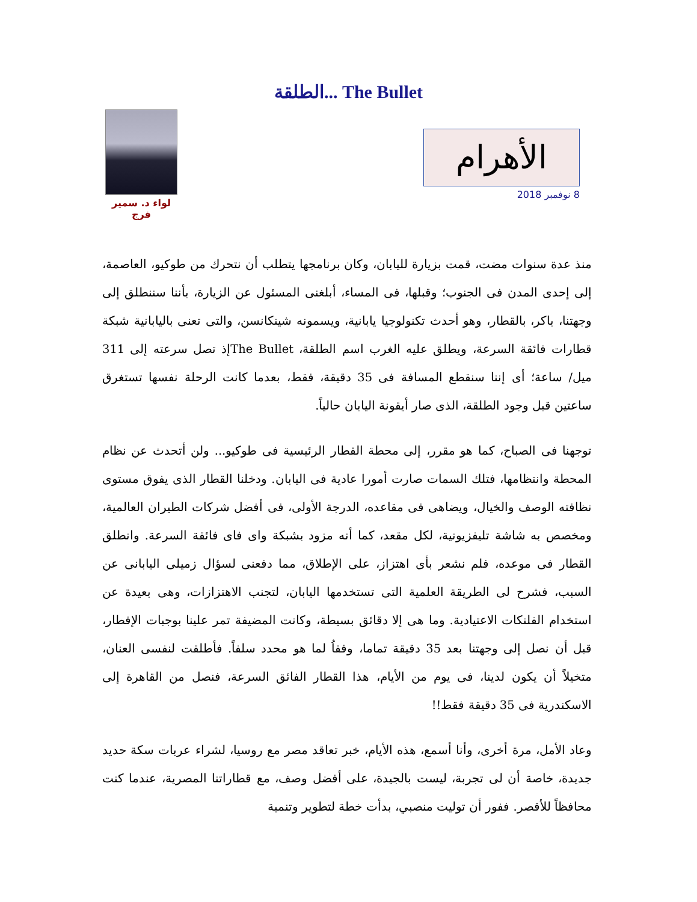الطلقة... The Bullet
لواء د. سمير فرج
الأهرام
8 نوفمبر 2018
منذ عدة سنوات مضت، قمت بزيارة لليابان، وكان برنامجها يتطلب أن نتحرك من طوكيو، العاصمة، إلى إحدى المدن فى الجنوب؛ وقبلها، فى المساء، أبلغنى المسئول عن الزيارة، بأننا سننطلق إلى وجهتنا، باكر، بالقطار، وهو أحدث تكنولوجيا يابانية، ويسمونه شينكانسن، والتى تعنى باليابانية شبكة قطارات فائقة السرعة، ويطلق عليه الغرب اسم الطلقة، The Bulletإذ تصل سرعته إلى 311 ميل/ ساعة؛ أى إننا سنقطع المسافة فى 35 دقيقة، فقط، بعدما كانت الرحلة نفسها تستغرق ساعتين قبل وجود الطلقة، الذى صار أيقونة اليابان حالياً.
توجهنا فى الصباح، كما هو مقرر، إلى محطة القطار الرئيسية فى طوكيو... ولن أتحدث عن نظام المحطة وانتظامها، فتلك السمات صارت أمورا عادية فى اليابان. ودخلنا القطار الذى يفوق مستوى نظافته الوصف والخيال، ويضاهى فى مقاعده، الدرجة الأولى، فى أفضل شركات الطيران العالمية، ومخصص به شاشة تليفزيونية، لكل مقعد، كما أنه مزود بشبكة واى فاى فائقة السرعة. وانطلق القطار فى موعده، فلم نشعر بأى اهتزاز، على الإطلاق، مما دفعنى لسؤال زميلى اليابانى عن السبب، فشرح لى الطريقة العلمية التى تستخدمها اليابان، لتجنب الاهتزازات، وهى بعيدة عن استخدام الفلنكات الاعتيادية. وما هى إلا دقائق بسيطة، وكانت المضيفة تمر علينا بوجبات الإفطار، قبل أن نصل إلى وجهتنا بعد 35 دقيقة تماما، وفقاُ لما هو محدد سلفاً. فأطلقت لنفسى العنان، متخيلاً أن يكون لدينا، فى يوم من الأيام، هذا القطار الفائق السرعة، فنصل من القاهرة إلى الاسكندرية فى 35 دقيقة فقط!!
وعاد الأمل، مرة أخرى، وأنا أسمع، هذه الأيام، خبر تعاقد مصر مع روسيا، لشراء عربات سكة حديد جديدة، خاصة أن لى تجربة، ليست بالجيدة، على أفضل وصف، مع قطاراتنا المصرية، عندما كنت محافظاً للأقصر. ففور أن توليت منصبي، بدأت خطة لتطوير وتنمية